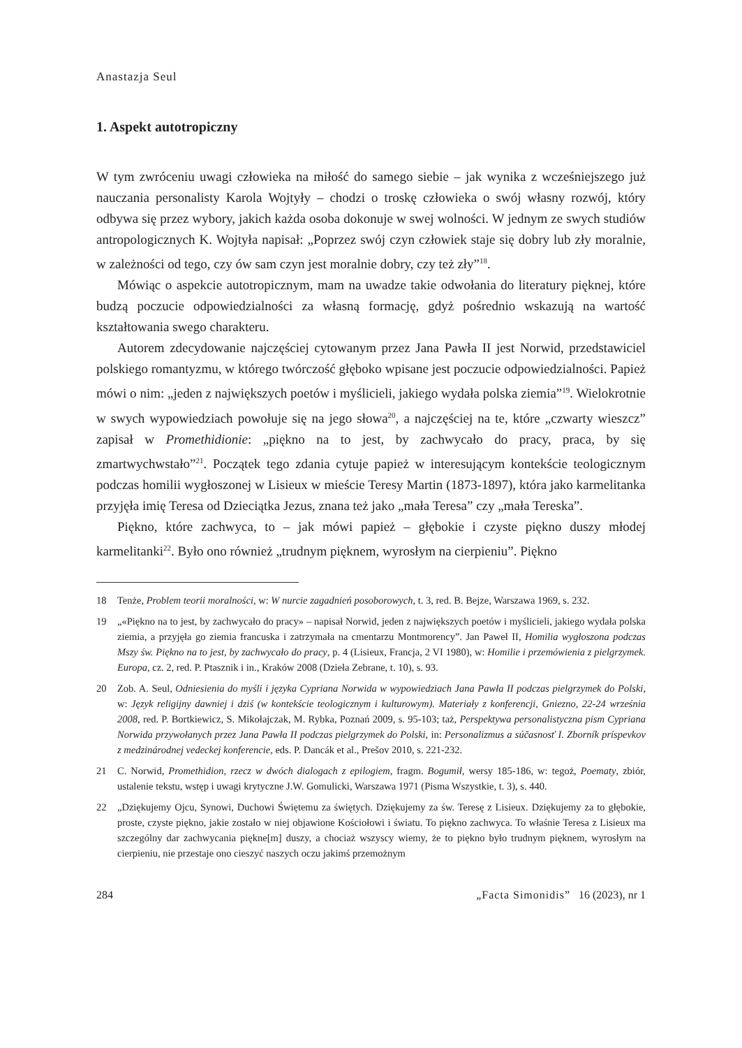Anastazja Seul
1. Aspekt autotropiczny
W tym zwróceniu uwagi człowieka na miłość do samego siebie – jak wynika z wcześniejszego już nauczania personalisty Karola Wojtyły – chodzi o troskę człowieka o swój własny rozwój, który odbywa się przez wybory, jakich każda osoba dokonuje w swej wolności. W jednym ze swych studiów antropologicznych K. Wojtyła napisał: „Poprzez swój czyn człowiek staje się dobry lub zły moralnie, w zależności od tego, czy ów sam czyn jest moralnie dobry, czy też zły”<sup>18</sup>.
Mówiąc o aspekcie autotropicznym, mam na uwadze takie odwołania do literatury pięknej, które budzą poczucie odpowiedzialności za własną formację, gdyż pośrednio wskazują na wartość kształtowania swego charakteru.
Autorem zdecydowanie najczęściej cytowanym przez Jana Pawła II jest Norwid, przedstawiciel polskiego romantyzmu, w którego twórczość głęboko wpisane jest poczucie odpowiedzialności. Papież mówi o nim: „jeden z największych poetów i myślicieli, jakiego wydała polska ziemia”<sup>19</sup>. Wielokrotnie w swych wypowiedziach powołuje się na jego słowa<sup>20</sup>, a najczęściej na te, które „czwarty wieszcz” zapisał w Promethidionie: „piękno na to jest, by zachwycało do pracy, praca, by się zmartwychwstało”<sup>21</sup>. Początek tego zdania cytuje papież w interesującym kontekście teologicznym podczas homilii wygłoszonej w Lisieux w mieście Teresy Martin (1873-1897), która jako karmelitanka przyjęła imię Teresa od Dzieciątka Jezus, znana też jako „mała Teresa” czy „mała Tereska”.
Piękno, które zachwyca, to – jak mówi papież – głębokie i czyste piękno duszy młodej karmelitanki<sup>22</sup>. Było ono również „trudnym pięknem, wyrosłym na cierpieniu”. Piękno
18 Tenże, Problem teorii moralności, w: W nurcie zagadnień posoborowych, t. 3, red. B. Bejze, Warszawa 1969, s. 232.
19 „«Piękno na to jest, by zachwycało do pracy» – napisał Norwid, jeden z największych poetów i myślicieli, jakiego wydała polska ziemia, a przyjęła go ziemia francuska i zatrzymała na cmentarzu Montmorency”. Jan Paweł II, Homilia wygłoszona podczas Mszy św. Piękno na to jest, by zachwycało do pracy, p. 4 (Lisieux, Francja, 2 VI 1980), w: Homilie i przemówienia z pielgrzymek. Europa, cz. 2, red. P. Ptasznik i in., Kraków 2008 (Dzieła Zebrane, t. 10), s. 93.
20 Zob. A. Seul, Odniesienia do myśli i języka Cypriana Norwida w wypowiedziach Jana Pawła II podczas pielgrzymek do Polski, w: Język religijny dawniej i dziś (w kontekście teologicznym i kulturowym). Materiały z konferencji, Gniezno, 22-24 września 2008, red. P. Bortkiewicz, S. Mikołajczak, M. Rybka, Poznań 2009, s. 95-103; taż, Perspektywa personalistyczna pism Cypriana Norwida przywołanych przez Jana Pawła II podczas pielgrzymek do Polski, in: Personalizmus a súčasnosť I. Zborník príspevkov z medzinárodnej vedeckej konferencie, eds. P. Dancák et al., Prešov 2010, s. 221-232.
21 C. Norwid, Promethidion, rzecz w dwóch dialogach z epilogiem, fragm. Bogumił, wersy 185-186, w: tegoż, Poematy, zbiór, ustalenie tekstu, wstęp i uwagi krytyczne J.W. Gomulicki, Warszawa 1971 (Pisma Wszystkie, t. 3), s. 440.
22 „Dziękujemy Ojcu, Synowi, Duchowi Świętemu za świętych. Dziękujemy za św. Teresę z Lisieux. Dziękujemy za to głębokie, proste, czyste piękno, jakie zostało w niej objawione Kościołowi i światu. To piękno zachwyca. To właśnie Teresa z Lisieux ma szczególny dar zachwycania piękne[m] duszy, a chociaż wszyscy wiemy, że to piękno było trudnym pięknem, wyrosłym na cierpieniu, nie przestaje ono cieszyć naszych oczu jakimś przemożnym
284 „Facta Simonidis” 16 (2023), nr 1